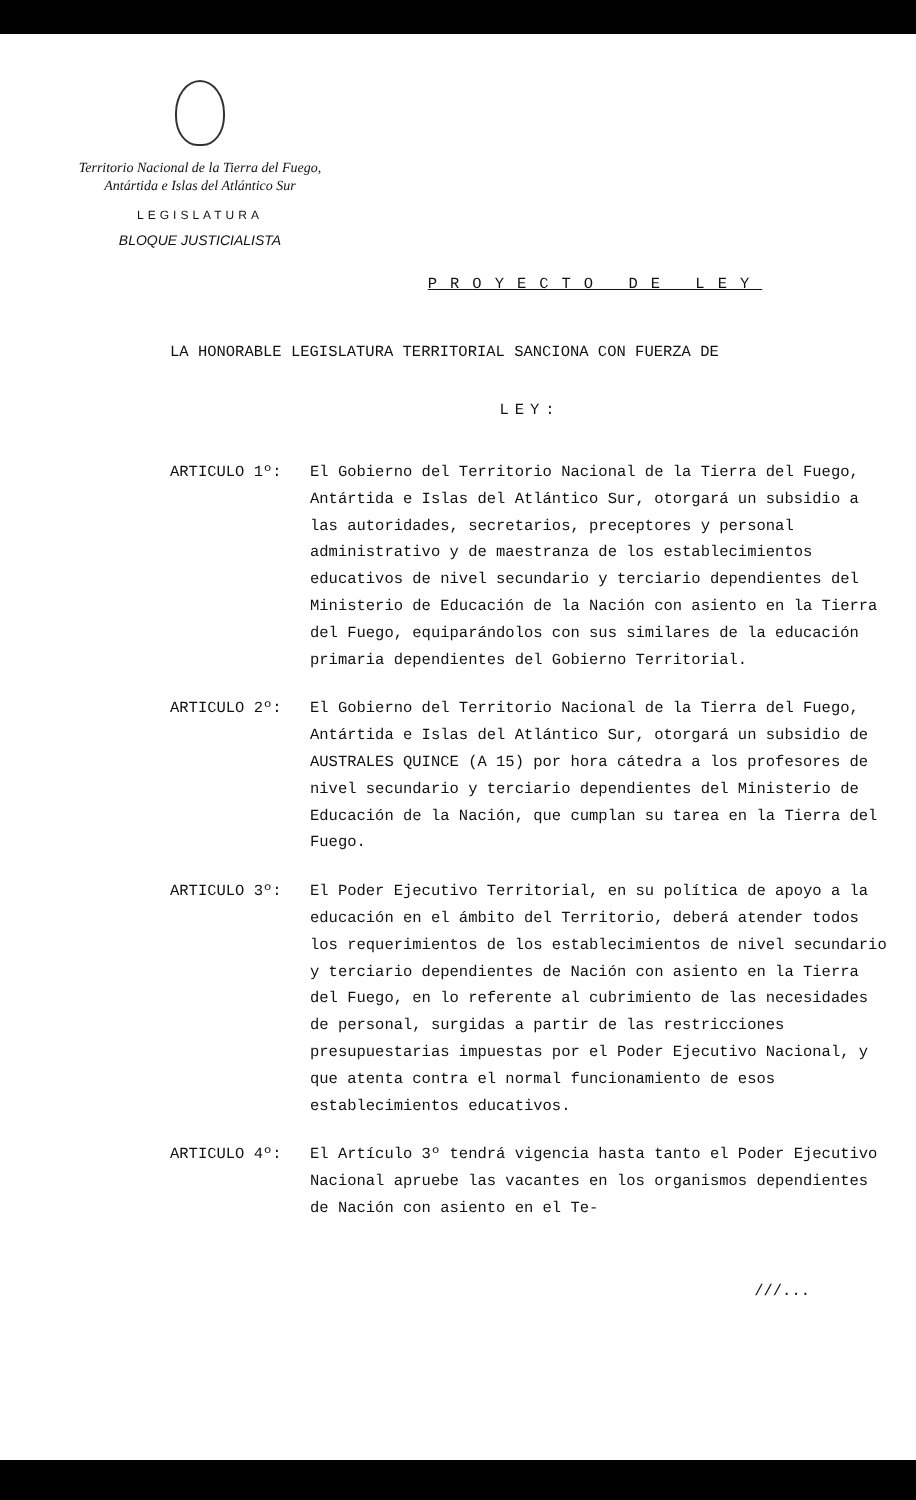Territorio Nacional de la Tierra del Fuego,
Antártida e Islas del Atlántico Sur
LEGISLATURA
BLOQUE JUSTICIALISTA
PROYECTO DE LEY
LA HONORABLE LEGISLATURA TERRITORIAL SANCIONA CON FUERZA DE
LEY:
ARTICULO 1º: El Gobierno del Territorio Nacional de la Tierra del Fuego, Antártida e Islas del Atlántico Sur, otorgará un subsidio a las autoridades, secretarios, preceptores y personal administrativo y de maestranza de los establecimientos educativos de nivel secundario y terciario dependientes del Ministerio de Educación de la Nación con asiento en la Tierra del Fuego, equiparándolos con sus similares de la educación primaria dependientes del Gobierno Territorial.
ARTICULO 2º: El Gobierno del Territorio Nacional de la Tierra del Fuego, Antártida e Islas del Atlántico Sur, otorgará un subsidio de AUSTRALES QUINCE (A 15) por hora cátedra a los profesores de nivel secundario y terciario dependientes del Ministerio de Educación de la Nación, que cumplan su tarea en la Tierra del Fuego.
ARTICULO 3º: El Poder Ejecutivo Territorial, en su política de apoyo a la educación en el ámbito del Territorio, deberá atender todos los requerimientos de los establecimientos de nivel secundario y terciario dependientes de Nación con asiento en la Tierra del Fuego, en lo referente al cubrimiento de las necesidades de personal, surgidas a partir de las restricciones presupuestarias impuestas por el Poder Ejecutivo Nacional, y que atenta contra el normal funcionamiento de esos establecimientos educativos.
ARTICULO 4º: El Artículo 3º tendrá vigencia hasta tanto el Poder Ejecutivo Nacional apruebe las vacantes en los organismos dependientes de Nación con asiento en el Te-
///...